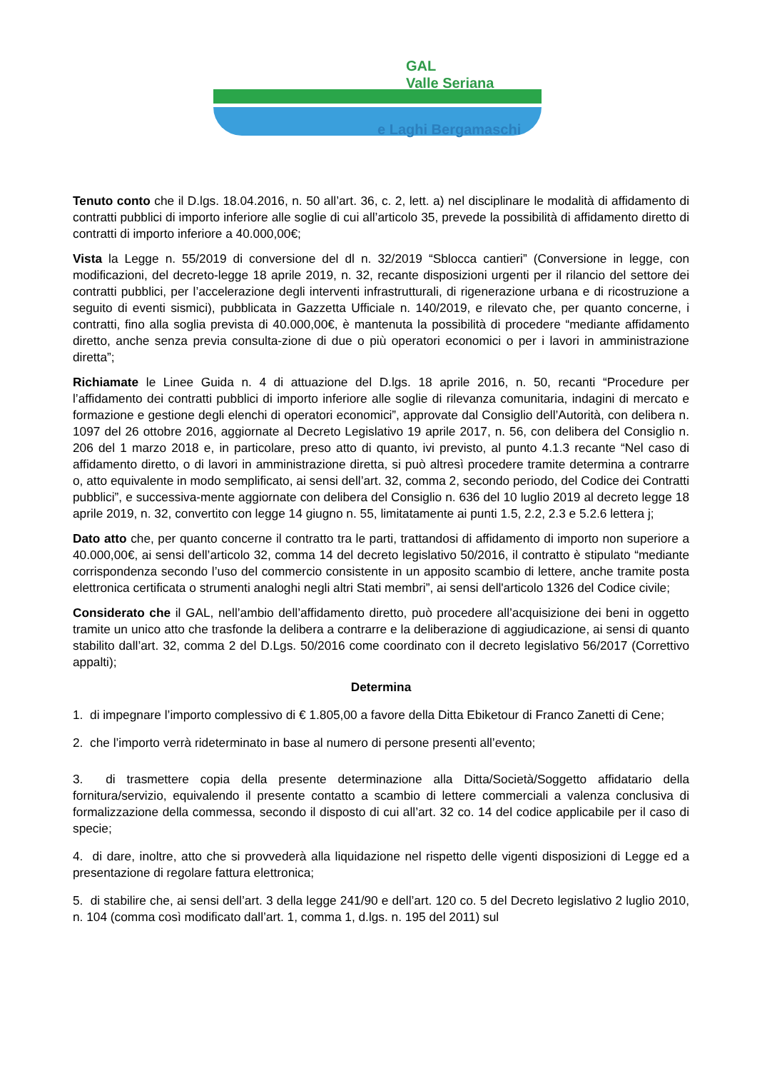GAL
Valle Seriana
e Laghi Bergamaschi
Tenuto conto che il D.lgs. 18.04.2016, n. 50 all’art. 36, c. 2, lett. a) nel disciplinare le modalità di affidamento di contratti pubblici di importo inferiore alle soglie di cui all’articolo 35, prevede la possibilità di affidamento diretto di contratti di importo inferiore a 40.000,00€;
Vista la Legge n. 55/2019 di conversione del dl n. 32/2019 “Sblocca cantieri” (Conversione in legge, con modificazioni, del decreto-legge 18 aprile 2019, n. 32, recante disposizioni urgenti per il rilancio del settore dei contratti pubblici, per l’accelerazione degli interventi infrastrutturali, di rigenerazione urbana e di ricostruzione a seguito di eventi sismici), pubblicata in Gazzetta Ufficiale n. 140/2019, e rilevato che, per quanto concerne, i contratti, fino alla soglia prevista di 40.000,00€, è mantenuta la possibilità di procedere “mediante affidamento diretto, anche senza previa consulta-zione di due o più operatori economici o per i lavori in amministrazione diretta”;
Richiamate le Linee Guida n. 4 di attuazione del D.lgs. 18 aprile 2016, n. 50, recanti “Procedure per l’affidamento dei contratti pubblici di importo inferiore alle soglie di rilevanza comunitaria, indagini di mercato e formazione e gestione degli elenchi di operatori economici”, approvate dal Consiglio dell’Autorità, con delibera n. 1097 del 26 ottobre 2016, aggiornate al Decreto Legislativo 19 aprile 2017, n. 56, con delibera del Consiglio n. 206 del 1 marzo 2018 e, in particolare, preso atto di quanto, ivi previsto, al punto 4.1.3 recante “Nel caso di affidamento diretto, o di lavori in amministrazione diretta, si può altresì procedere tramite determina a contrarre o, atto equivalente in modo semplificato, ai sensi dell’art. 32, comma 2, secondo periodo, del Codice dei Contratti pubblici”, e successiva-mente aggiornate con delibera del Consiglio n. 636 del 10 luglio 2019 al decreto legge 18 aprile 2019, n. 32, convertito con legge 14 giugno n. 55, limitatamente ai punti 1.5, 2.2, 2.3 e 5.2.6 lettera j;
Dato atto che, per quanto concerne il contratto tra le parti, trattandosi di affidamento di importo non superiore a 40.000,00€, ai sensi dell’articolo 32, comma 14 del decreto legislativo 50/2016, il contratto è stipulato “mediante corrispondenza secondo l’uso del commercio consistente in un apposito scambio di lettere, anche tramite posta elettronica certificata o strumenti analoghi negli altri Stati membri”, ai sensi dell'articolo 1326 del Codice civile;
Considerato che il GAL, nell’ambio dell’affidamento diretto, può procedere all’acquisizione dei beni in oggetto tramite un unico atto che trasfonde la delibera a contrarre e la deliberazione di aggiudicazione, ai sensi di quanto stabilito dall’art. 32, comma 2 del D.Lgs. 50/2016 come coordinato con il decreto legislativo 56/2017 (Correttivo appalti);
Determina
1. di impegnare l’importo complessivo di € 1.805,00 a favore della Ditta Ebiketour di Franco Zanetti di Cene;
2. che l’importo verrà rideterminato in base al numero di persone presenti all’evento;
3. di trasmettere copia della presente determinazione alla Ditta/Società/Soggetto affidatario della fornitura/servizio, equivalendo il presente contatto a scambio di lettere commerciali a valenza conclusiva di formalizzazione della commessa, secondo il disposto di cui all’art. 32 co. 14 del codice applicabile per il caso di specie;
4. di dare, inoltre, atto che si provvederà alla liquidazione nel rispetto delle vigenti disposizioni di Legge ed a presentazione di regolare fattura elettronica;
5. di stabilire che, ai sensi dell’art. 3 della legge 241/90 e dell’art. 120 co. 5 del Decreto legislativo 2 luglio 2010, n. 104 (comma così modificato dall’art. 1, comma 1, d.lgs. n. 195 del 2011) sul